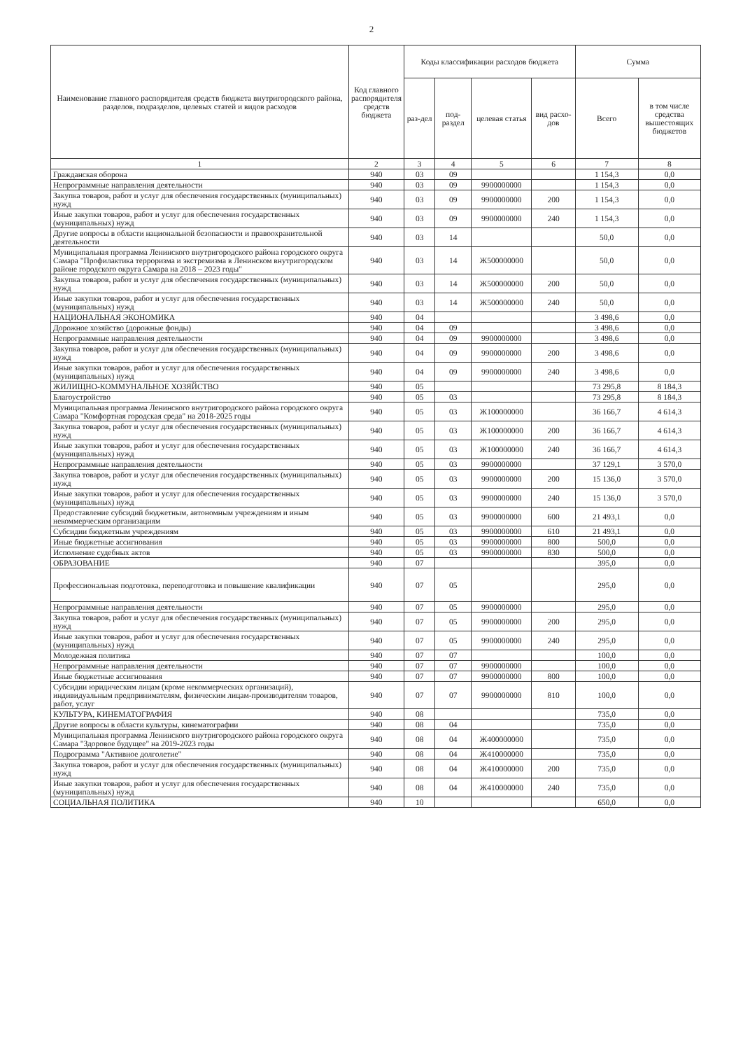2
| Наименование главного распорядителя средств бюджета внутригородского района, разделов, подразделов, целевых статей и видов расходов | Код главного распорядителя средств бюджета | Коды классификации расходов бюджета | | | | Сумма | |
| --- | --- | --- | --- | --- | --- | --- | --- |
| | | раз-дел | под-раздел | целевая статья | вид расхо-дов | Всего | в том числе средства вышестоящих бюджетов |
| 1 | 2 | 3 | 4 | 5 | 6 | 7 | 8 |
| Гражданская оборона | 940 | 03 | 09 | | | 1 154,3 | 0,0 |
| Непрограммные направления деятельности | 940 | 03 | 09 | 9900000000 | | 1 154,3 | 0,0 |
| Закупка товаров, работ и услуг для обеспечения государственных (муниципальных) нужд | 940 | 03 | 09 | 9900000000 | 200 | 1 154,3 | 0,0 |
| Иные закупки товаров, работ и услуг для обеспечения государственных (муниципальных) нужд | 940 | 03 | 09 | 9900000000 | 240 | 1 154,3 | 0,0 |
| Другие вопросы в области национальной безопасности и правоохранительной деятельности | 940 | 03 | 14 | | | 50,0 | 0,0 |
| Муниципальная программа Ленинского внутригородского района городского округа Самара "Профилактика терроризма и экстремизма в Ленинском внутригородском районе городского округа Самара на 2018 – 2023 годы" | 940 | 03 | 14 | Ж500000000 | | 50,0 | 0,0 |
| Закупка товаров, работ и услуг для обеспечения государственных (муниципальных) нужд | 940 | 03 | 14 | Ж500000000 | 200 | 50,0 | 0,0 |
| Иные закупки товаров, работ и услуг для обеспечения государственных (муниципальных) нужд | 940 | 03 | 14 | Ж500000000 | 240 | 50,0 | 0,0 |
| НАЦИОНАЛЬНАЯ ЭКОНОМИКА | 940 | 04 | | | | 3 498,6 | 0,0 |
| Дорожное хозяйство (дорожные фонды) | 940 | 04 | 09 | | | 3 498,6 | 0,0 |
| Непрограммные направления деятельности | 940 | 04 | 09 | 9900000000 | | 3 498,6 | 0,0 |
| Закупка товаров, работ и услуг для обеспечения государственных (муниципальных) нужд | 940 | 04 | 09 | 9900000000 | 200 | 3 498,6 | 0,0 |
| Иные закупки товаров, работ и услуг для обеспечения государственных (муниципальных) нужд | 940 | 04 | 09 | 9900000000 | 240 | 3 498,6 | 0,0 |
| ЖИЛИЩНО-КОММУНАЛЬНОЕ ХОЗЯЙСТВО | 940 | 05 | | | | 73 295,8 | 8 184,3 |
| Благоустройство | 940 | 05 | 03 | | | 73 295,8 | 8 184,3 |
| Муниципальная программа Ленинского внутригородского района городского округа Самара "Комфортная городская среда" на 2018-2025 годы | 940 | 05 | 03 | Ж100000000 | | 36 166,7 | 4 614,3 |
| Закупка товаров, работ и услуг для обеспечения государственных (муниципальных) нужд | 940 | 05 | 03 | Ж100000000 | 200 | 36 166,7 | 4 614,3 |
| Иные закупки товаров, работ и услуг для обеспечения государственных (муниципальных) нужд | 940 | 05 | 03 | Ж100000000 | 240 | 36 166,7 | 4 614,3 |
| Непрограммные направления деятельности | 940 | 05 | 03 | 9900000000 | | 37 129,1 | 3 570,0 |
| Закупка товаров, работ и услуг для обеспечения государственных (муниципальных) нужд | 940 | 05 | 03 | 9900000000 | 200 | 15 136,0 | 3 570,0 |
| Иные закупки товаров, работ и услуг для обеспечения государственных (муниципальных) нужд | 940 | 05 | 03 | 9900000000 | 240 | 15 136,0 | 3 570,0 |
| Предоставление субсидий бюджетным, автономным учреждениям и иным некоммерческим организациям | 940 | 05 | 03 | 9900000000 | 600 | 21 493,1 | 0,0 |
| Субсидии бюджетным учреждениям | 940 | 05 | 03 | 9900000000 | 610 | 21 493,1 | 0,0 |
| Иные бюджетные ассигнования | 940 | 05 | 03 | 9900000000 | 800 | 500,0 | 0,0 |
| Исполнение судебных актов | 940 | 05 | 03 | 9900000000 | 830 | 500,0 | 0,0 |
| ОБРАЗОВАНИЕ | 940 | 07 | | | | 395,0 | 0,0 |
| Профессиональная подготовка, переподготовка и повышение квалификации | 940 | 07 | 05 | | | 295,0 | 0,0 |
| Непрограммные направления деятельности | 940 | 07 | 05 | 9900000000 | | 295,0 | 0,0 |
| Закупка товаров, работ и услуг для обеспечения государственных (муниципальных) нужд | 940 | 07 | 05 | 9900000000 | 200 | 295,0 | 0,0 |
| Иные закупки товаров, работ и услуг для обеспечения государственных (муниципальных) нужд | 940 | 07 | 05 | 9900000000 | 240 | 295,0 | 0,0 |
| Молодежная политика | 940 | 07 | 07 | | | 100,0 | 0,0 |
| Непрограммные направления деятельности | 940 | 07 | 07 | 9900000000 | | 100,0 | 0,0 |
| Иные бюджетные ассигнования | 940 | 07 | 07 | 9900000000 | 800 | 100,0 | 0,0 |
| Субсидии юридическим лицам (кроме некоммерческих организаций), индивидуальным предпринимателям, физическим лицам-производителям товаров, работ, услуг | 940 | 07 | 07 | 9900000000 | 810 | 100,0 | 0,0 |
| КУЛЬТУРА, КИНЕМАТОГРАФИЯ | 940 | 08 | | | | 735,0 | 0,0 |
| Другие вопросы в области культуры, кинематографии | 940 | 08 | 04 | | | 735,0 | 0,0 |
| Муниципальная программа Ленинского внутригородского района городского округа Самара "Здоровое будущее" на 2019-2023 годы | 940 | 08 | 04 | Ж400000000 | | 735,0 | 0,0 |
| Подрограмма "Активное долголетие" | 940 | 08 | 04 | Ж410000000 | | 735,0 | 0,0 |
| Закупка товаров, работ и услуг для обеспечения государственных (муниципальных) нужд | 940 | 08 | 04 | Ж410000000 | 200 | 735,0 | 0,0 |
| Иные закупки товаров, работ и услуг для обеспечения государственных (муниципальных) нужд | 940 | 08 | 04 | Ж410000000 | 240 | 735,0 | 0,0 |
| СОЦИАЛЬНАЯ ПОЛИТИКА | 940 | 10 | | | | 650,0 | 0,0 |